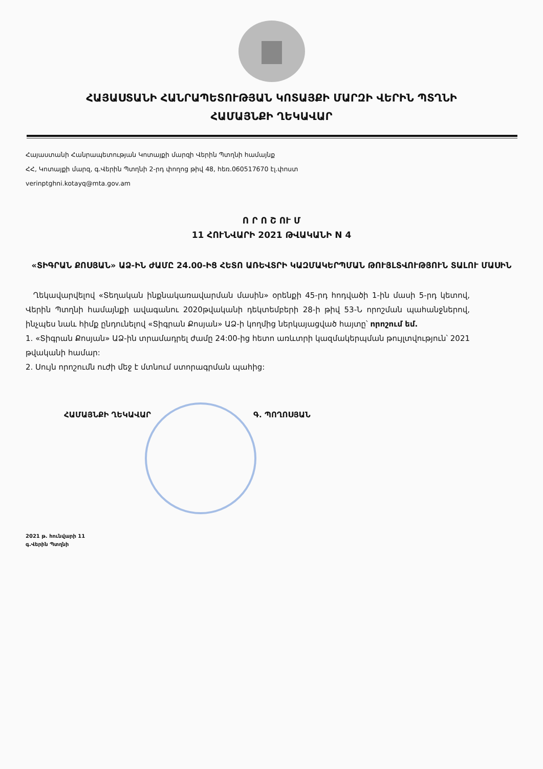ՀԱՅԱՍՏԱՆԻ ՀԱՆՐԱՊԵՏՈՒԹՅԱՆ ԿՈՏԱՅՔԻ ՄԱՐԶԻ ՎԵՐԻՆ ՊՏՂՆԻ
ՀԱՄԱՅՆՔԻ ՂԵԿԱՎԱՐ
Հայաստանի Հանրապետության Կոտայքի մարզի Վերին Պտղնի համայնք
ՀՀ, Կոտայքի մարզ, գ.Վերին Պտղնի 2-րդ փողոց թիվ 48, հեռ.060517670 էլ.փոստ
verinptghni.kotayq@mta.gov.am
Ո Ր Ո Շ ՈՒ Մ
11 ՀՈՒՆՎԱՐԻ 2021 ԹՎԱԿԱՆԻ N 4
«ՏԻԳՐԱՆ ՔՈՍՅԱՆ» ԱՁ-ԻՆ ԺԱՄԸ 24.00-ԻՑ ՀԵՏՈ ԱՌԵՎՏՐԻ ԿԱԶՄԱԿԵՐՊՄԱՆ ԹՈՒՅԼՏՎՈՒԹՅՈՒՆ ՏԱԼՈՒ ՄԱՍԻՆ
Ղեկավարվելով «Տեղական ինքնակառավարման մասին» օրենքի 45-րդ հոդվածի 1-ին մասի 5-րդ կետով, Վերին Պտղնի համայնքի ավագանու 2020թվականի դեկտեմբերի 28-ի թիվ 53-Ն որոշման պահանջներով, ինչպես նաև հիմք ընդունելով «Տիգրան Քոսյան» ԱՁ-ի կողմից ներկայացված հայտը՝ որոշում եմ.
1. «Տիգրան Քոսյան» ԱՁ-ին տրամադրել ժամը 24:00-ից հետո առևտրի կազմակերպման թույլտվություն՝ 2021 թվականի համար:
2. Սույն որոշումն ուժի մեջ է մտնում ստորագրման պահից:
ՀԱՄԱՅՆՔԻ ՂԵԿԱՎԱՐ Գ. ՊՈՂՈՍՅԱՆ
2021 թ. հունվարի 11
գ.Վերին Պտղնի